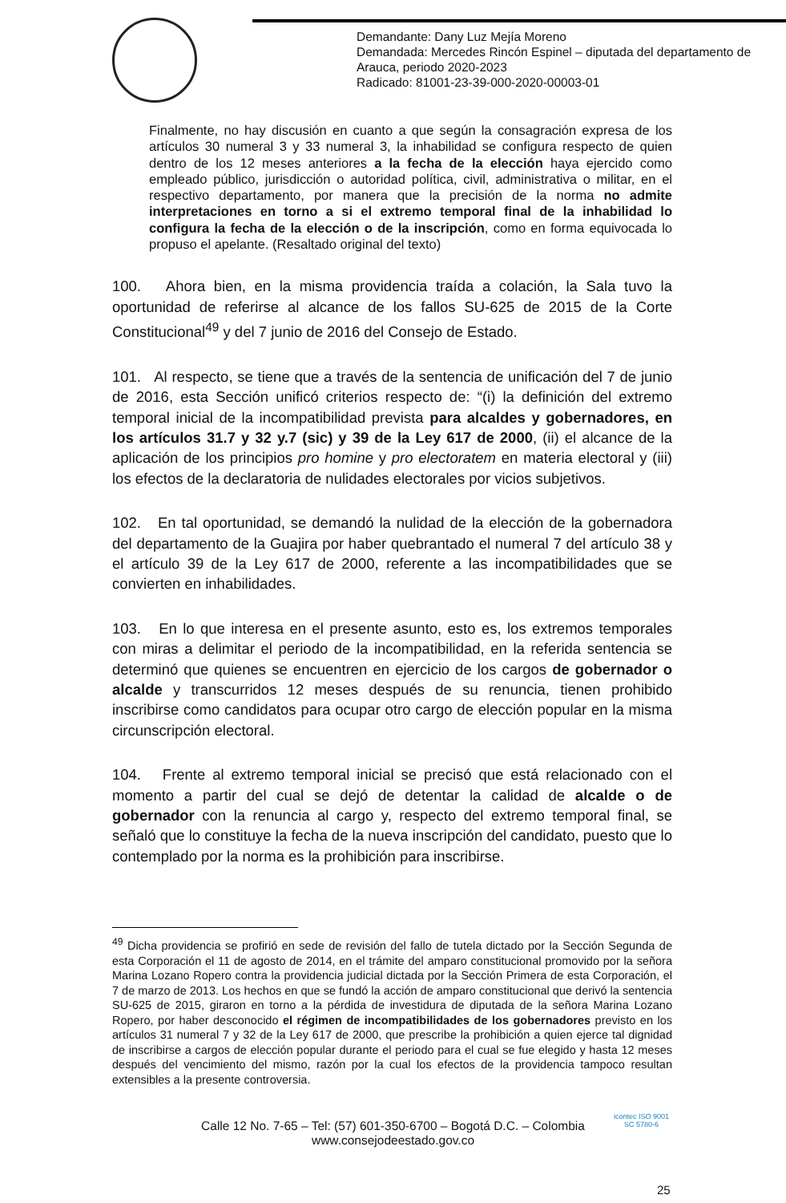Demandante: Dany Luz Mejía Moreno
Demandada: Mercedes Rincón Espinel – diputada del departamento de Arauca, periodo 2020-2023
Radicado: 81001-23-39-000-2020-00003-01
Finalmente, no hay discusión en cuanto a que según la consagración expresa de los artículos 30 numeral 3 y 33 numeral 3, la inhabilidad se configura respecto de quien dentro de los 12 meses anteriores a la fecha de la elección haya ejercido como empleado público, jurisdicción o autoridad política, civil, administrativa o militar, en el respectivo departamento, por manera que la precisión de la norma no admite interpretaciones en torno a si el extremo temporal final de la inhabilidad lo configura la fecha de la elección o de la inscripción, como en forma equivocada lo propuso el apelante. (Resaltado original del texto)
100. Ahora bien, en la misma providencia traída a colación, la Sala tuvo la oportunidad de referirse al alcance de los fallos SU-625 de 2015 de la Corte Constitucional<sup>49</sup> y del 7 junio de 2016 del Consejo de Estado.
101. Al respecto, se tiene que a través de la sentencia de unificación del 7 de junio de 2016, esta Sección unificó criterios respecto de: “(i) la definición del extremo temporal inicial de la incompatibilidad prevista para alcaldes y gobernadores, en los artículos 31.7 y 32 y.7 (sic) y 39 de la Ley 617 de 2000, (ii) el alcance de la aplicación de los principios pro homine y pro electoratem en materia electoral y (iii) los efectos de la declaratoria de nulidades electorales por vicios subjetivos.
102. En tal oportunidad, se demandó la nulidad de la elección de la gobernadora del departamento de la Guajira por haber quebrantado el numeral 7 del artículo 38 y el artículo 39 de la Ley 617 de 2000, referente a las incompatibilidades que se convierten en inhabilidades.
103. En lo que interesa en el presente asunto, esto es, los extremos temporales con miras a delimitar el periodo de la incompatibilidad, en la referida sentencia se determinó que quienes se encuentren en ejercicio de los cargos de gobernador o alcalde y transcurridos 12 meses después de su renuncia, tienen prohibido inscribirse como candidatos para ocupar otro cargo de elección popular en la misma circunscripción electoral.
104. Frente al extremo temporal inicial se precisó que está relacionado con el momento a partir del cual se dejó de detentar la calidad de alcalde o de gobernador con la renuncia al cargo y, respecto del extremo temporal final, se señaló que lo constituye la fecha de la nueva inscripción del candidato, puesto que lo contemplado por la norma es la prohibición para inscribirse.
<sup>49</sup> Dicha providencia se profirió en sede de revisión del fallo de tutela dictado por la Sección Segunda de esta Corporación el 11 de agosto de 2014, en el trámite del amparo constitucional promovido por la señora Marina Lozano Ropero contra la providencia judicial dictada por la Sección Primera de esta Corporación, el 7 de marzo de 2013. Los hechos en que se fundó la acción de amparo constitucional que derivó la sentencia SU-625 de 2015, giraron en torno a la pérdida de investidura de diputada de la señora Marina Lozano Ropero, por haber desconocido el régimen de incompatibilidades de los gobernadores previsto en los artículos 31 numeral 7 y 32 de la Ley 617 de 2000, que prescribe la prohibición a quien ejerce tal dignidad de inscribirse a cargos de elección popular durante el periodo para el cual se fue elegido y hasta 12 meses después del vencimiento del mismo, razón por la cual los efectos de la providencia tampoco resultan extensibles a la presente controversia.
Calle 12 No. 7-65 – Tel: (57) 601-350-6700 – Bogotá D.C. – Colombia
www.consejodeestado.gov.co
icontec ISO 9001
SC 5780-6
25